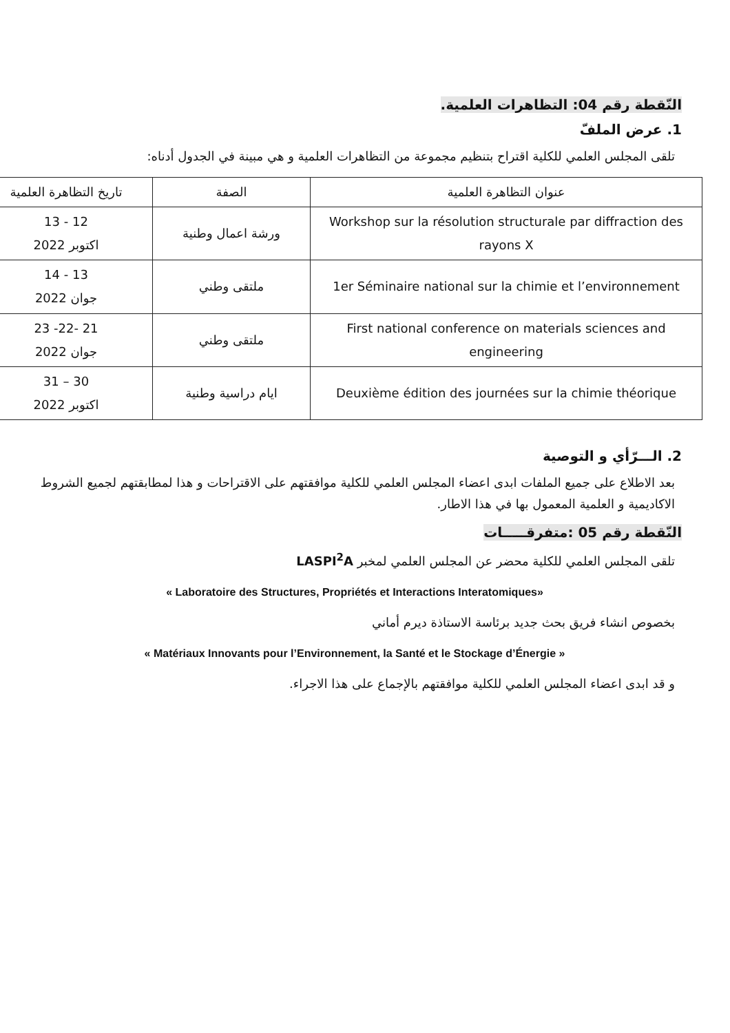النّقطة رقم 04: التظاهرات العلمية.
1. عرض الملفّ
تلقى المجلس العلمي للكلية اقتراح بتنظيم مجموعة من التظاهرات العلمية و هي مبينة في الجدول أدناه:
| عنوان التظاهرة العلمية | الصفة | تاريخ التظاهرة العلمية |
| --- | --- | --- |
| Workshop sur la résolution structurale par diffraction des rayons X | ورشة اعمال وطنية | 12 - 13 اكتوبر 2022 |
| 1er Séminaire national sur la chimie et l’environnement | ملتقى وطني | 13 - 14 جوان 2022 |
| First national conference on materials sciences and engineering | ملتقى وطني | 21 -22- 23 جوان 2022 |
| Deuxième édition des journées sur la chimie théorique | ايام دراسية وطنية | 30 – 31 اكتوبر 2022 |
2. الـــرّأي و التوصية
بعد الاطلاع على جميع الملفات ابدى اعضاء المجلس العلمي للكلية موافقتهم على الاقتراحات و هذا لمطابقتهم لجميع الشروط الاكاديمية و العلمية المعمول بها في هذا الاطار.
النّقطة رقم 05 :متفرقـــــات
تلقى المجلس العلمي للكلية محضر عن المجلس العلمي لمخبر LASPI<sup>2</sup>A
« Laboratoire des Structures, Propriétés et Interactions Interatomiques»
بخصوص انشاء فريق بحث جديد برئاسة الاستاذة ديرم أماني
« Matériaux Innovants pour l’Environnement, la Santé et le Stockage d’Énergie »
و قد ابدى اعضاء المجلس العلمي للكلية موافقتهم بالإجماع على هذا الاجراء.